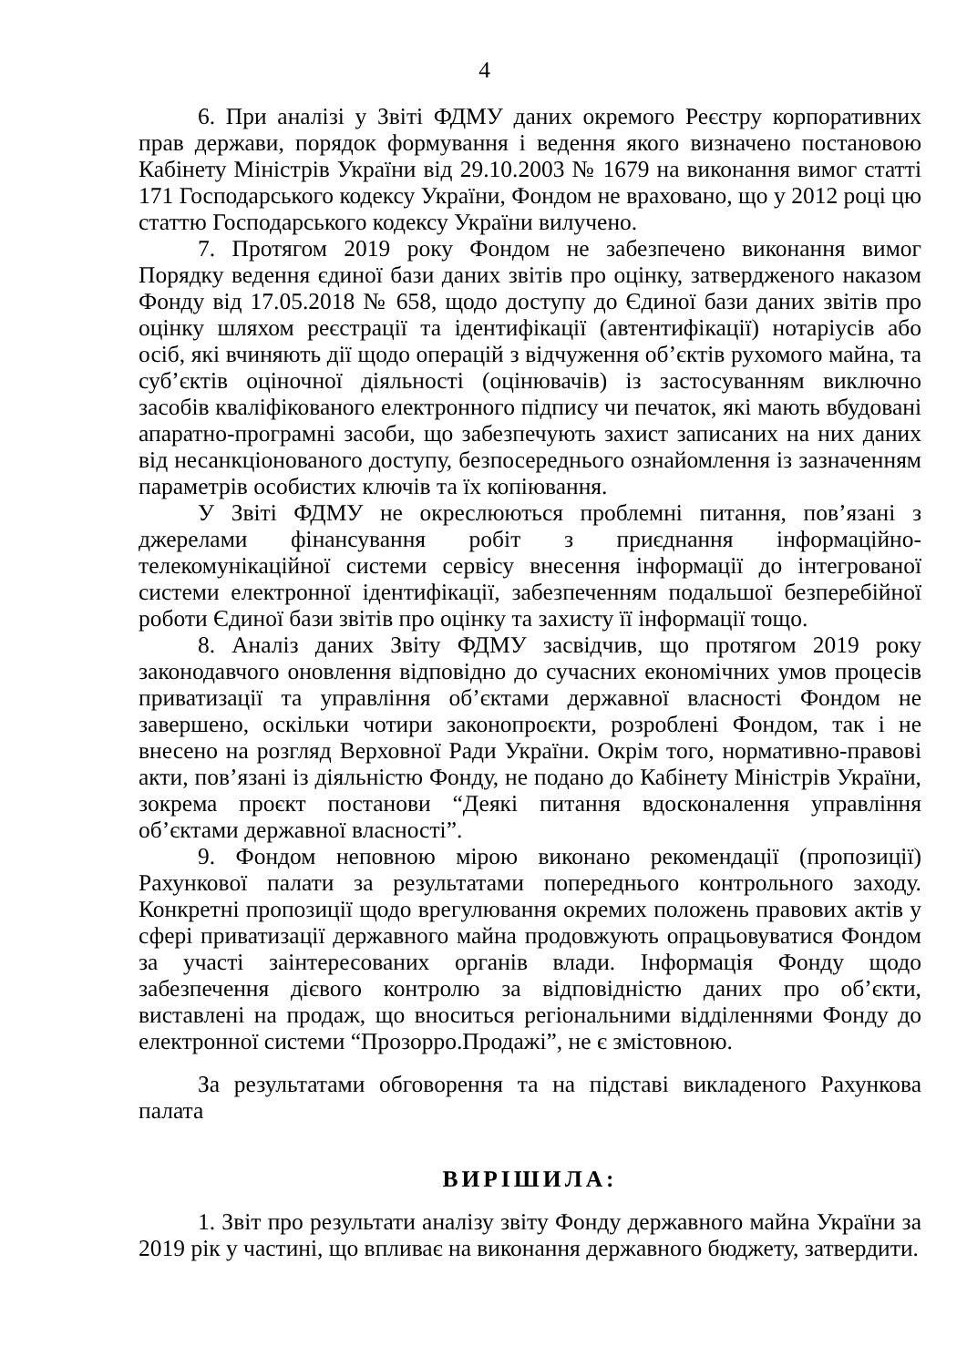4
6. При аналізі у Звіті ФДМУ даних окремого Реєстру корпоративних прав держави, порядок формування і ведення якого визначено постановою Кабінету Міністрів України від 29.10.2003 № 1679 на виконання вимог статті 171 Господарського кодексу України, Фондом не враховано, що у 2012 році цю статтю Господарського кодексу України вилучено.
7. Протягом 2019 року Фондом не забезпечено виконання вимог Порядку ведення єдиної бази даних звітів про оцінку, затвердженого наказом Фонду від 17.05.2018 № 658, щодо доступу до Єдиної бази даних звітів про оцінку шляхом реєстрації та ідентифікації (автентифікації) нотаріусів або осіб, які вчиняють дії щодо операцій з відчуження об’єктів рухомого майна, та суб’єктів оціночної діяльності (оцінювачів) із застосуванням виключно засобів кваліфікованого електронного підпису чи печаток, які мають вбудовані апаратно-програмні засоби, що забезпечують захист записаних на них даних від несанкціонованого доступу, безпосереднього ознайомлення із зазначенням параметрів особистих ключів та їх копіювання.
У Звіті ФДМУ не окреслюються проблемні питання, пов’язані з джерелами фінансування робіт з приєднання інформаційно-телекомунікаційної системи сервісу внесення інформації до інтегрованої системи електронної ідентифікації, забезпеченням подальшої безперебійної роботи Єдиної бази звітів про оцінку та захисту її інформації тощо.
8. Аналіз даних Звіту ФДМУ засвідчив, що протягом 2019 року законодавчого оновлення відповідно до сучасних економічних умов процесів приватизації та управління об’єктами державної власності Фондом не завершено, оскільки чотири законопроєкти, розроблені Фондом, так і не внесено на розгляд Верховної Ради України. Окрім того, нормативно-правові акти, пов’язані із діяльністю Фонду, не подано до Кабінету Міністрів України, зокрема проєкт постанови “Деякі питання вдосконалення управління об’єктами державної власності”.
9. Фондом неповною мірою виконано рекомендації (пропозиції) Рахункової палати за результатами попереднього контрольного заходу. Конкретні пропозиції щодо врегулювання окремих положень правових актів у сфері приватизації державного майна продовжують опрацьовуватися Фондом за участі заінтересованих органів влади. Інформація Фонду щодо забезпечення дієвого контролю за відповідністю даних про об’єкти, виставлені на продаж, що вноситься регіональними відділеннями Фонду до електронної системи “Прозорро.Продажі”, не є змістовною.
За результатами обговорення та на підставі викладеного Рахункова палата
ВИРІШИЛА:
1. Звіт про результати аналізу звіту Фонду державного майна України за 2019 рік у частині, що впливає на виконання державного бюджету, затвердити.